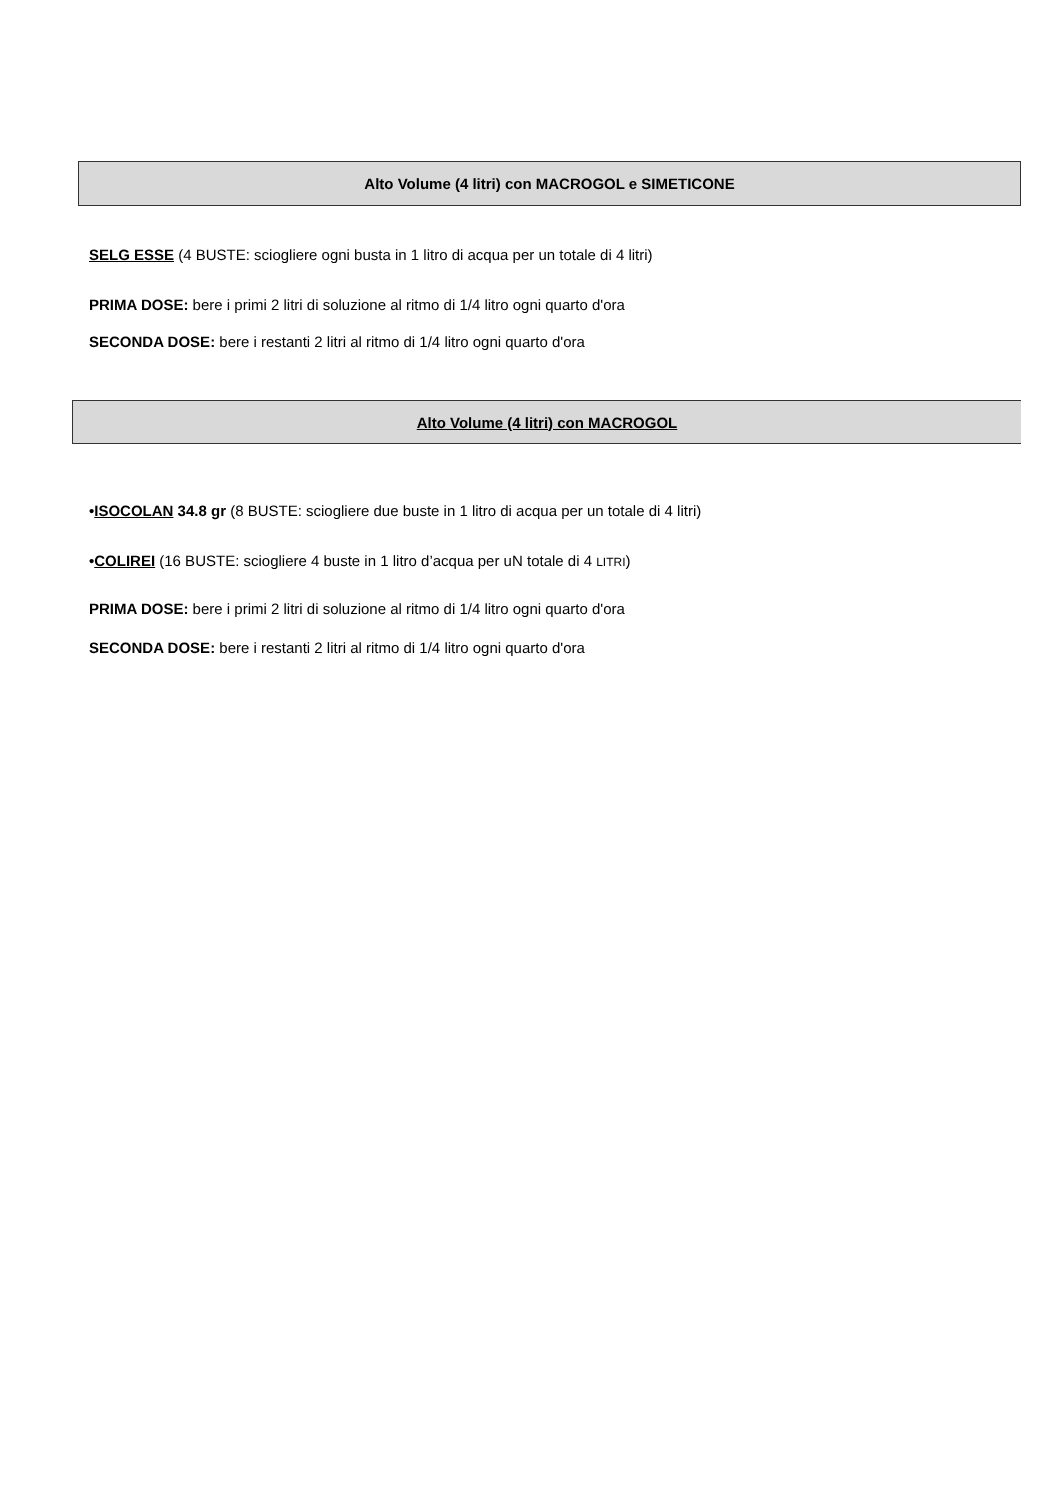Alto Volume (4 litri) con MACROGOL e SIMETICONE
SELG ESSE (4 BUSTE: sciogliere ogni busta in 1 litro di acqua per un totale di 4 litri)
PRIMA DOSE: bere i primi 2 litri di soluzione al ritmo di 1/4 litro ogni quarto d'ora
SECONDA DOSE: bere i restanti 2 litri al ritmo di 1/4 litro ogni quarto d'ora
Alto Volume (4 litri) con MACROGOL
•ISOCOLAN 34.8 gr (8 BUSTE: sciogliere due buste in 1 litro di acqua per un totale di 4 litri)
•COLIREI (16 BUSTE: sciogliere 4 buste in 1 litro d’acqua per uN totale di 4 LITRI)
PRIMA DOSE: bere i primi 2 litri di soluzione al ritmo di 1/4 litro ogni quarto d'ora
SECONDA DOSE: bere i restanti 2 litri al ritmo di 1/4 litro ogni quarto d'ora